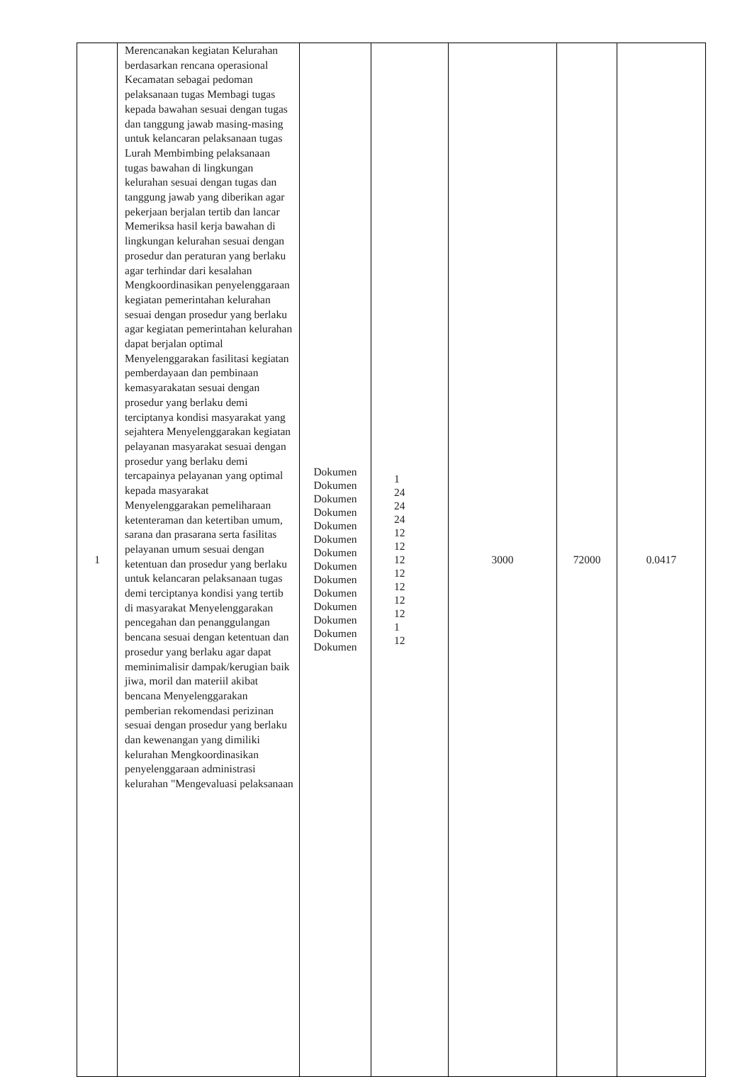| 1 | Merencanakan kegiatan Kelurahan berdasarkan rencana operasional Kecamatan sebagai pedoman pelaksanaan tugas Membagi tugas kepada bawahan sesuai dengan tugas dan tanggung jawab masing-masing untuk kelancaran pelaksanaan tugas Lurah Membimbing pelaksanaan tugas bawahan di lingkungan kelurahan sesuai dengan tugas dan tanggung jawab yang diberikan agar pekerjaan berjalan tertib dan lancar Memeriksa hasil kerja bawahan di lingkungan kelurahan sesuai dengan prosedur dan peraturan yang berlaku agar terhindar dari kesalahan Mengkoordinasikan penyelenggaraan kegiatan pemerintahan kelurahan sesuai dengan prosedur yang berlaku agar kegiatan pemerintahan kelurahan dapat berjalan optimal Menyelenggarakan fasilitasi kegiatan pemberdayaan dan pembinaan kemasyarakatan sesuai dengan prosedur yang berlaku demi terciptanya kondisi masyarakat yang sejahtera Menyelenggarakan kegiatan pelayanan masyarakat sesuai dengan prosedur yang berlaku demi tercapainya pelayanan yang optimal kepada masyarakat Menyelenggarakan pemeliharaan ketenteraman dan ketertiban umum, sarana dan prasarana serta fasilitas pelayanan umum sesuai dengan ketentuan dan prosedur yang berlaku untuk kelancaran pelaksanaan tugas demi terciptanya kondisi yang tertib di masyarakat Menyelenggarakan pencegahan dan penanggulangan bencana sesuai dengan ketentuan dan prosedur yang berlaku agar dapat meminimalisir dampak/kerugian baik jiwa, moril dan materiil akibat bencana Menyelenggarakan pemberian rekomendasi perizinan sesuai dengan prosedur yang berlaku dan kewenangan yang dimiliki kelurahan Mengkoordinasikan penyelenggaraan administrasi kelurahan "Mengevaluasi pelaksanaan | Dokumen Dokumen Dokumen Dokumen Dokumen Dokumen Dokumen Dokumen Dokumen Dokumen Dokumen Dokumen Dokumen Dokumen | 1 24 24 24 12 12 12 12 12 12 12 1 12 | 3000 | 72000 | 0.0417 |